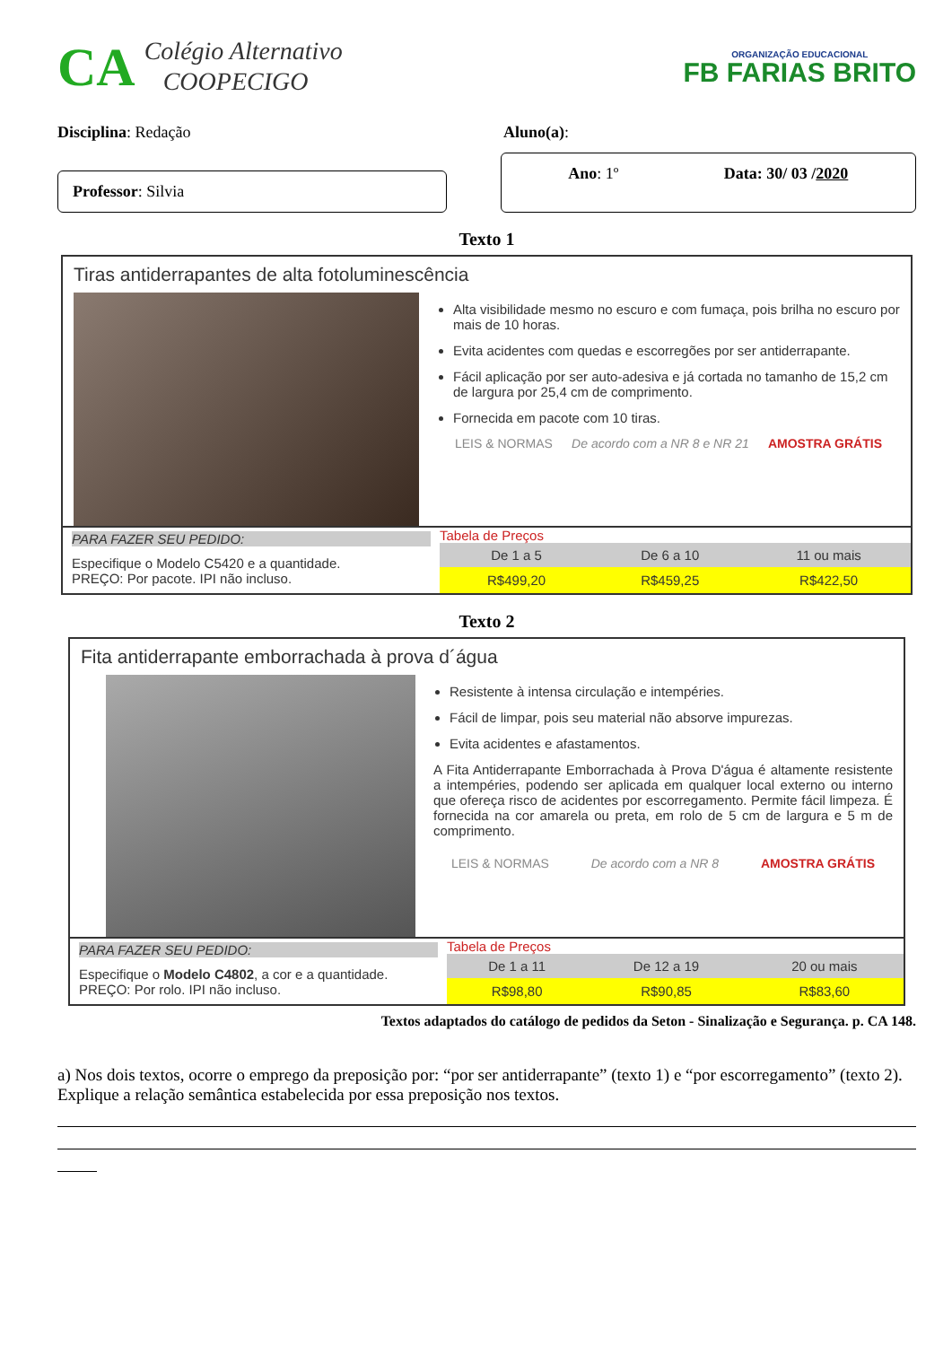CA Colégio Alternativo
COOPECIGO
ORGANIZAÇÃO EDUCACIONAL
FB FARIAS BRITO
Disciplina: Redação Aluno(a):
Professor: Silvia
Ano: 1º Data: 30/ 03 /2020
Texto 1
Tiras antiderrapantes de alta fotoluminescência
Alta visibilidade mesmo no escuro e com fumaça, pois brilha no escuro por mais de 10 horas.
Evita acidentes com quedas e escorregões por ser antiderrapante.
Fácil aplicação por ser auto-adesiva e já cortada no tamanho de 15,2 cm de largura por 25,4 cm de comprimento.
Fornecida em pacote com 10 tiras.
LEIS & NORMAS De acordo com a NR 8 e NR 21 AMOSTRA GRÁTIS
PARA FAZER SEU PEDIDO:
Especifique o Modelo C5420 e a quantidade.
PREÇO: Por pacote. IPI não incluso.
Tabela de Preços
| De 1 a 5 | De 6 a 10 | 11 ou mais |
| --- | --- | --- |
| R$499,20 | R$459,25 | R$422,50 |
Texto 2
Fita antiderrapante emborrachada à prova d´água
Resistente à intensa circulação e intempéries.
Fácil de limpar, pois seu material não absorve impurezas.
Evita acidentes e afastamentos.
A Fita Antiderrapante Emborrachada à Prova D'água é altamente resistente a intempéries, podendo ser aplicada em qualquer local externo ou interno que ofereça risco de acidentes por escorregamento. Permite fácil limpeza. É fornecida na cor amarela ou preta, em rolo de 5 cm de largura e 5 m de comprimento.
LEIS & NORMAS De acordo com a NR 8 AMOSTRA GRÁTIS
PARA FAZER SEU PEDIDO:
Especifique o Modelo C4802, a cor e a quantidade.
PREÇO: Por rolo. IPI não incluso.
Tabela de Preços
| De 1 a 11 | De 12 a 19 | 20 ou mais |
| --- | --- | --- |
| R$98,80 | R$90,85 | R$83,60 |
Textos adaptados do catálogo de pedidos da Seton - Sinalização e Segurança. p. CA 148.
a) Nos dois textos, ocorre o emprego da preposição por: “por ser antiderrapante” (texto 1) e “por escorregamento” (texto 2). Explique a relação semântica estabelecida por essa preposição nos textos.